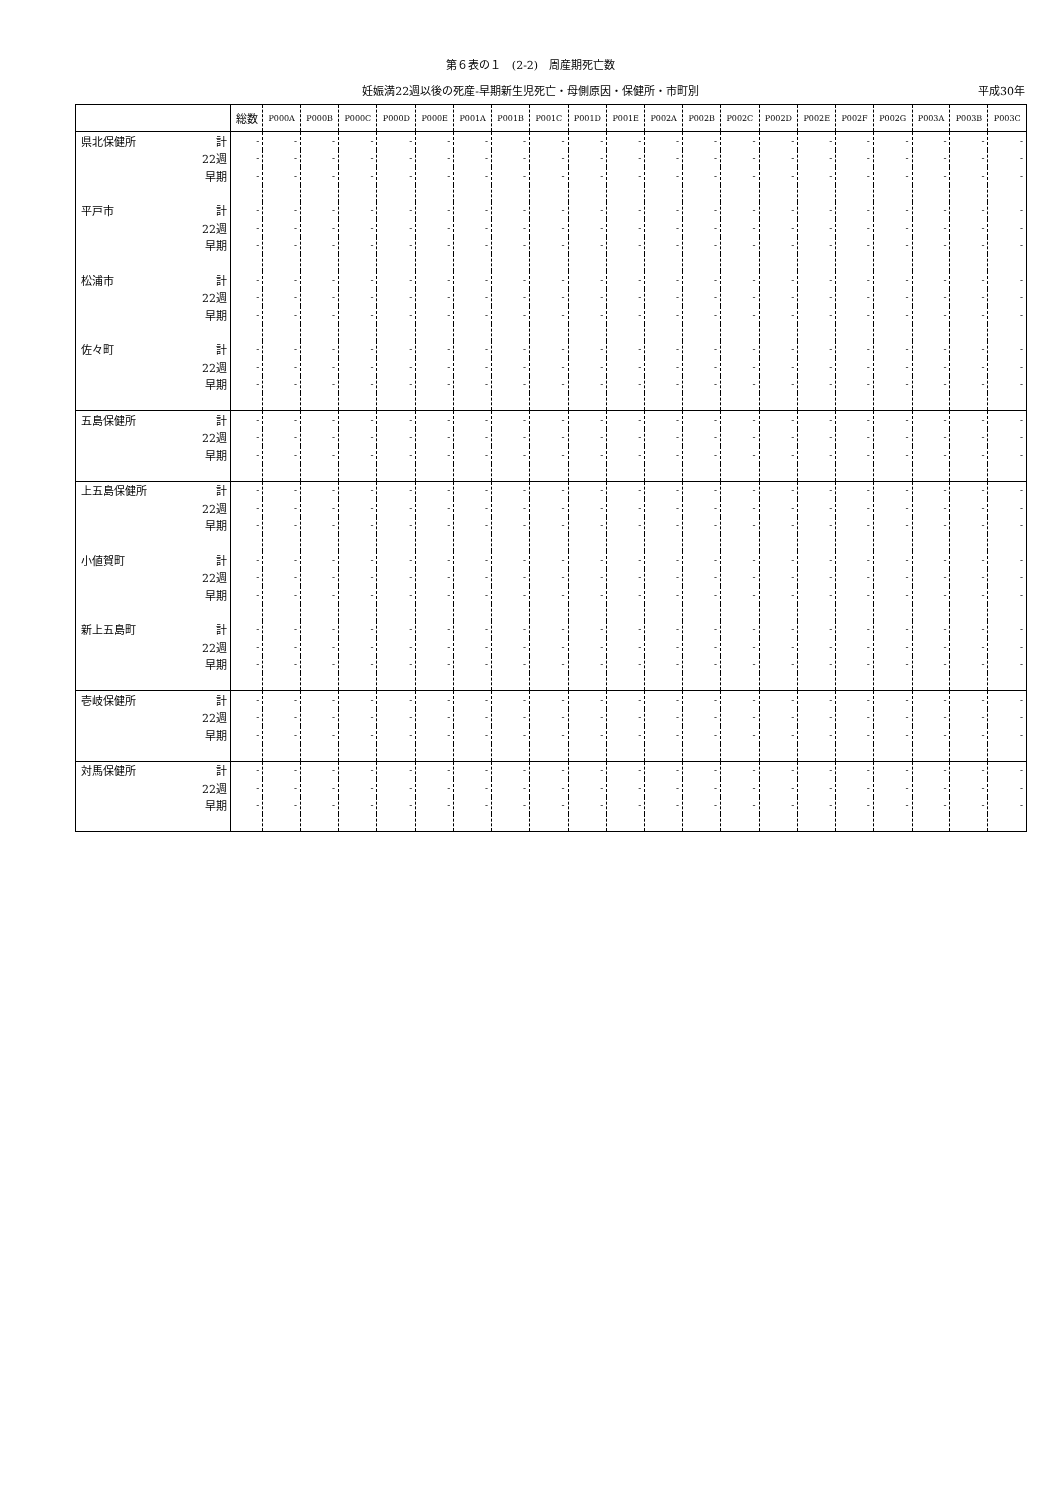第６表の１　(2-2)　周産期死亡数
妊娠満22週以後の死産-早期新生児死亡・母側原因・保健所・市町別 平成30年
| | | 総数 | P000A | P000B | P000C | P000D | P000E | P001A | P001B | P001C | P001D | P001E | P002A | P002B | P002C | P002D | P002E | P002F | P002G | P003A | P003B | P003C |
| --- | --- | --- | --- | --- | --- | --- | --- | --- | --- | --- | --- | --- | --- | --- | --- | --- | --- | --- | --- | --- | --- | --- |
| 県北保健所 | 計 | - | - | - | - | - | - | - | - | - | - | - | - | - | - | - | - | - | - | - | - | - |
| | 22週 | - | - | - | - | - | - | - | - | - | - | - | - | - | - | - | - | - | - | - | - | - |
| | 早期 | - | - | - | - | - | - | - | - | - | - | - | - | - | - | - | - | - | - | - | - | - |
| 平戸市 | 計 | - | - | - | - | - | - | - | - | - | - | - | - | - | - | - | - | - | - | - | - | - |
| | 22週 | - | - | - | - | - | - | - | - | - | - | - | - | - | - | - | - | - | - | - | - | - |
| | 早期 | - | - | - | - | - | - | - | - | - | - | - | - | - | - | - | - | - | - | - | - | - |
| 松浦市 | 計 | - | - | - | - | - | - | - | - | - | - | - | - | - | - | - | - | - | - | - | - | - |
| | 22週 | - | - | - | - | - | - | - | - | - | - | - | - | - | - | - | - | - | - | - | - | - |
| | 早期 | - | - | - | - | - | - | - | - | - | - | - | - | - | - | - | - | - | - | - | - | - |
| 佐々町 | 計 | - | - | - | - | - | - | - | - | - | - | - | - | - | - | - | - | - | - | - | - | - |
| | 22週 | - | - | - | - | - | - | - | - | - | - | - | - | - | - | - | - | - | - | - | - | - |
| | 早期 | - | - | - | - | - | - | - | - | - | - | - | - | - | - | - | - | - | - | - | - | - |
| 五島保健所 | 計 | - | - | - | - | - | - | - | - | - | - | - | - | - | - | - | - | - | - | - | - | - |
| | 22週 | - | - | - | - | - | - | - | - | - | - | - | - | - | - | - | - | - | - | - | - | - |
| | 早期 | - | - | - | - | - | - | - | - | - | - | - | - | - | - | - | - | - | - | - | - | - |
| 上五島保健所 | 計 | - | - | - | - | - | - | - | - | - | - | - | - | - | - | - | - | - | - | - | - | - |
| | 22週 | - | - | - | - | - | - | - | - | - | - | - | - | - | - | - | - | - | - | - | - | - |
| | 早期 | - | - | - | - | - | - | - | - | - | - | - | - | - | - | - | - | - | - | - | - | - |
| 小値賀町 | 計 | - | - | - | - | - | - | - | - | - | - | - | - | - | - | - | - | - | - | - | - | - |
| | 22週 | - | - | - | - | - | - | - | - | - | - | - | - | - | - | - | - | - | - | - | - | - |
| | 早期 | - | - | - | - | - | - | - | - | - | - | - | - | - | - | - | - | - | - | - | - | - |
| 新上五島町 | 計 | - | - | - | - | - | - | - | - | - | - | - | - | - | - | - | - | - | - | - | - | - |
| | 22週 | - | - | - | - | - | - | - | - | - | - | - | - | - | - | - | - | - | - | - | - | - |
| | 早期 | - | - | - | - | - | - | - | - | - | - | - | - | - | - | - | - | - | - | - | - | - |
| 壱岐保健所 | 計 | - | - | - | - | - | - | - | - | - | - | - | - | - | - | - | - | - | - | - | - | - |
| | 22週 | - | - | - | - | - | - | - | - | - | - | - | - | - | - | - | - | - | - | - | - | - |
| | 早期 | - | - | - | - | - | - | - | - | - | - | - | - | - | - | - | - | - | - | - | - | - |
| 対馬保健所 | 計 | - | - | - | - | - | - | - | - | - | - | - | - | - | - | - | - | - | - | - | - | - |
| | 22週 | - | - | - | - | - | - | - | - | - | - | - | - | - | - | - | - | - | - | - | - | - |
| | 早期 | - | - | - | - | - | - | - | - | - | - | - | - | - | - | - | - | - | - | - | - | - |